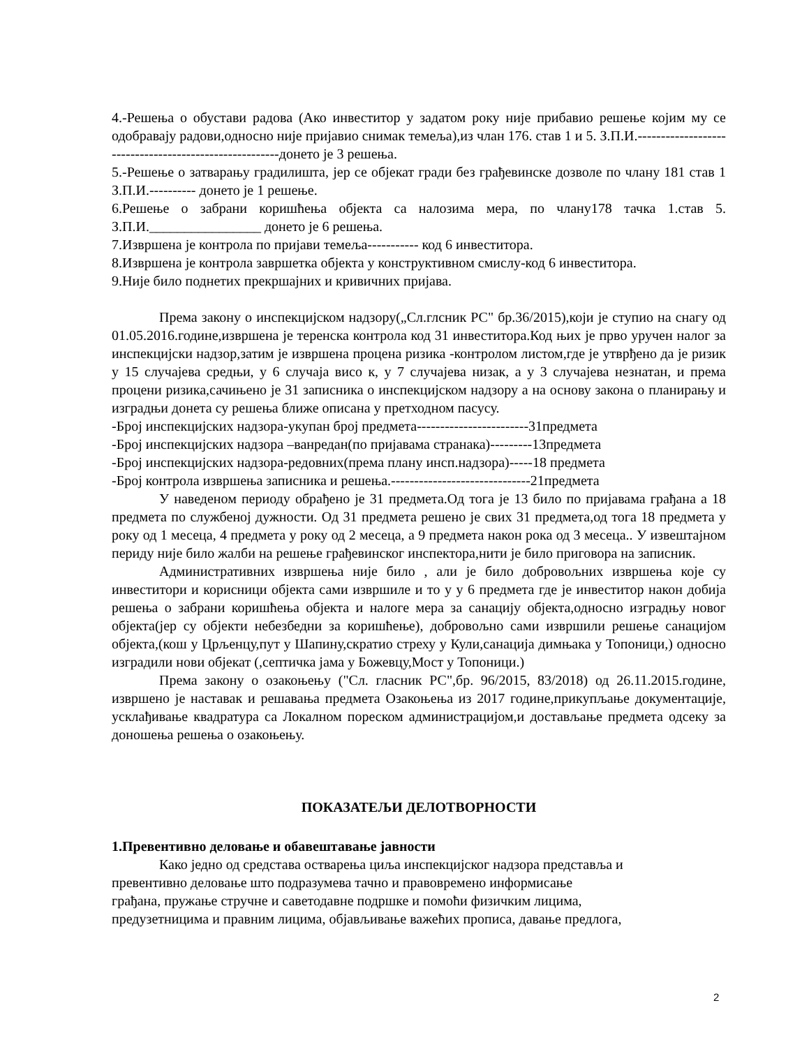4.-Решења о обустави радова (Ако инвеститор у задатом року није прибавио решење којим му се одобравају радови,односно није пријавио снимак темеља),из члан 176. став 1 и 5. З.П.И.-------------------------------------------------------донето је 3 решења.
5.-Решење о затварању градилишта, јер се објекат гради без грађевинске дозволе по члану 181 став 1 З.П.И.---------- донето је 1 решење.
6.Решење о забрани коришћења објекта са налозима мера, по члану178 тачка 1.став 5. З.П.И.________________ донето је 6 решења.
7.Извршена је контрола по пријави темеља----------- код 6 инвеститора.
8.Извршена је контрола завршетка објекта у конструктивном смислу-код 6 инвеститора.
9.Није било поднетих прекршајних и кривичних пријава.
Према закону о инспекцијском надзору(„Сл.глсник РС" бр.36/2015),који је ступио на снагу од 01.05.2016.године,извршена је теренска контрола код 31 инвеститора.Код њих је прво уручен налог за инспекцијски надзор,затим је извршена процена ризика -контролом листом,где је утврђено да је ризик у 15 случајева средњи, у 6 случаја висо к, у 7 случајева низак, а у 3 случајева незнатан, и према процени ризика,сачињено је 31 записника о инспекцијском надзору а на основу закона о планирању и изградњи донета су решења ближе описана у претходном пасусу.
-Број инспекцијских надзора-укупан број предмета------------------------31предмета
-Број инспекцијских надзора –ванредан(по пријавама странака)---------13предмета
-Број инспекцијских надзора-редовних(према плану инсп.надзора)-----18 предмета
-Број контрола извршења записника и решења.------------------------------21предмета
У наведеном периоду обрађено је 31 предмета.Од тога је 13 било по пријавама грађана а 18 предмета по службеној дужности. Од 31 предмета решено је свих 31 предмета,од тога 18 предмета у року од 1 месеца, 4 предмета у року од 2 месеца, а 9 предмета након рока од 3 месеца.. У извештајном периду није било жалби на решење грађевинског инспектора,нити је било приговора на записник.
Административних извршења није било , али је било добровољних извршења које су инвеститори и корисници објекта сами извршиле и то у у 6 предмета где је инвеститор након добија решења о забрани коришћења објекта и налоге мера за санацију објекта,односно изградњу новог објекта(јер су објекти небезбедни за коришћење), добровољно сами извршили решење санацијом објекта,(кош у Црљенцу,пут у Шапину,скратио стреху у Кули,санација димњака у Топоници,) односно изградили нови објекат (,септичка јама у Божевцу,Мост у Топоници.)
Према закону о озакоњењу ("Сл. гласник РС",бр. 96/2015, 83/2018) од 26.11.2015.године, извршено је наставак и решавања предмета Озакоњења из 2017 године,прикупљање документације, усклађивање квадратура са Локалном пореском администрацијом,и достављање предмета одсеку за доношења решења о озакоњењу.
ПОКАЗАТЕЉИ ДЕЛОТВОРНОСТИ
1.Превентивно деловање и обавештавање јавности
Како једно од средстава остварења циља инспекцијског надзора представља и
превентивно деловање што подразумева тачно и правовремено информисање
грађана, пружање стручне и саветодавне подршке и помоћи физичким лицима,
предузетницима и правним лицима, објављивање важећих прописа, давање предлога,
2